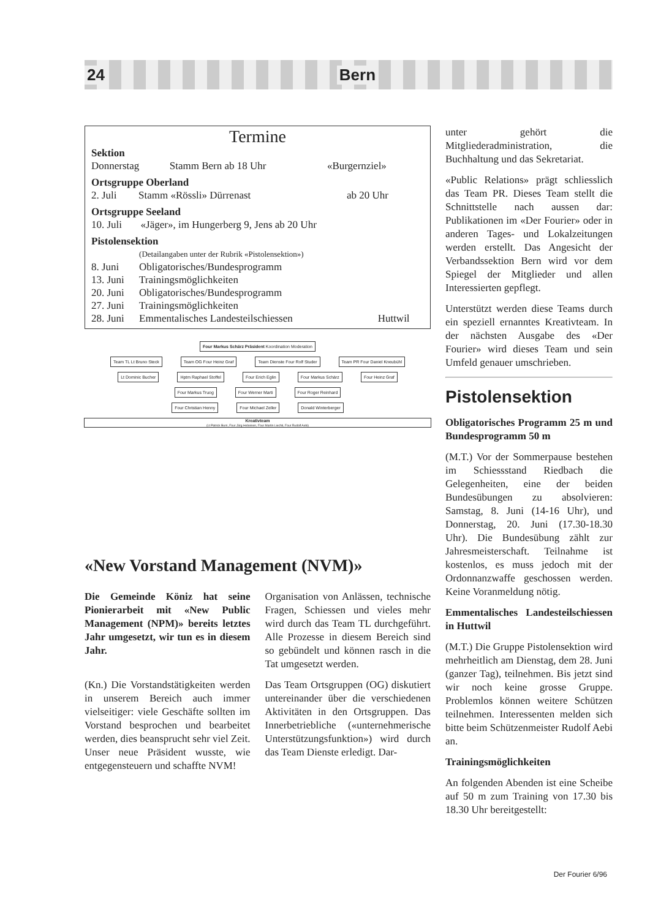24 Bern
Termine
Sektion
| Donnerstag | Stamm Bern ab 18 Uhr | «Burgernziel» |
Ortsgruppe Oberland
| 2. Juli | Stamm «Rössli» Dürrenast | ab 20 Uhr |
Ortsgruppe Seeland
| 10. Juli | «Jäger», im Hungerberg 9, Jens ab 20 Uhr |
Pistolensektion
| | (Detailangaben unter der Rubrik «Pistolensektion») | |
| 8. Juni | Obligatorisches/Bundesprogramm | |
| 13. Juni | Trainingsmöglichkeiten | |
| 20. Juni | Obligatorisches/Bundesprogramm | |
| 27. Juni | Trainingsmöglichkeiten | |
| 28. Juni | Emmentalisches Landesteilschiessen | Huttwil |
Four Markus Schärz Präsident Koordination Moderation
Team TL Lt Bruno Steck Team OG Four Heinz Graf Team Dienste Four Rolf Studer Team PR Four Daniel Kneubühl
Lt Dominic Bucher Hptm Raphael Stoffel Four Erich Eglin Four Markus Schärz Four Heinz Graf
Four Markus Truog Four Werner Marti Four Roger Reinhard
Four Christian Henny Four Michael Zeller Donald Winterberger
Kreativteam
(Lt Patrick Burri, Four Jürg Hebeisen, Four Martin Liechti, Four Rudolf Aebi)
«New Vorstand Management (NVM)»
Die Gemeinde Köniz hat seine Pionierarbeit mit «New Public Management (NPM)» bereits letztes Jahr umgesetzt, wir tun es in diesem Jahr.
(Kn.) Die Vorstandstätigkeiten werden in unserem Bereich auch immer vielseitiger: viele Geschäfte sollten im Vorstand besprochen und bearbeitet werden, dies beansprucht sehr viel Zeit. Unser neue Präsident wusste, wie entgegensteuern und schaffte NVM!
Organisation von Anlässen, technische Fragen, Schiessen und vieles mehr wird durch das Team TL durchgeführt. Alle Prozesse in diesem Bereich sind so gebündelt und können rasch in die Tat umgesetzt werden.
Das Team Ortsgruppen (OG) diskutiert untereinander über die verschiedenen Aktivitäten in den Ortsgruppen. Das Innerbetriebliche («unternehmerische Unterstützungsfunktion») wird durch das Team Dienste erledigt. Dar-
unter gehört die Mitgliederadministration, die Buchhaltung und das Sekretariat.
«Public Relations» prägt schliesslich das Team PR. Dieses Team stellt die Schnittstelle nach aussen dar: Publikationen im «Der Fourier» oder in anderen Tages- und Lokalzeitungen werden erstellt. Das Angesicht der Verbandssektion Bern wird vor dem Spiegel der Mitglieder und allen Interessierten gepflegt.
Unterstützt werden diese Teams durch ein speziell ernanntes Kreativteam. In der nächsten Ausgabe des «Der Fourier» wird dieses Team und sein Umfeld genauer umschrieben.
Pistolensektion
Obligatorisches Programm 25 m und Bundesprogramm 50 m
(M.T.) Vor der Sommerpause bestehen im Schiessstand Riedbach die Gelegenheiten, eine der beiden Bundesübungen zu absolvieren: Samstag, 8. Juni (14-16 Uhr), und Donnerstag, 20. Juni (17.30-18.30 Uhr). Die Bundesübung zählt zur Jahresmeisterschaft. Teilnahme ist kostenlos, es muss jedoch mit der Ordonnanzwaffe geschossen werden. Keine Voranmeldung nötig.
Emmentalisches Landesteilschiessen in Huttwil
(M.T.) Die Gruppe Pistolensektion wird mehrheitlich am Dienstag, dem 28. Juni (ganzer Tag), teilnehmen. Bis jetzt sind wir noch keine grosse Gruppe. Problemlos können weitere Schützen teilnehmen. Interessenten melden sich bitte beim Schützenmeister Rudolf Aebi an.
Trainingsmöglichkeiten
An folgenden Abenden ist eine Scheibe auf 50 m zum Training von 17.30 bis 18.30 Uhr bereitgestellt:
Der Fourier 6/96